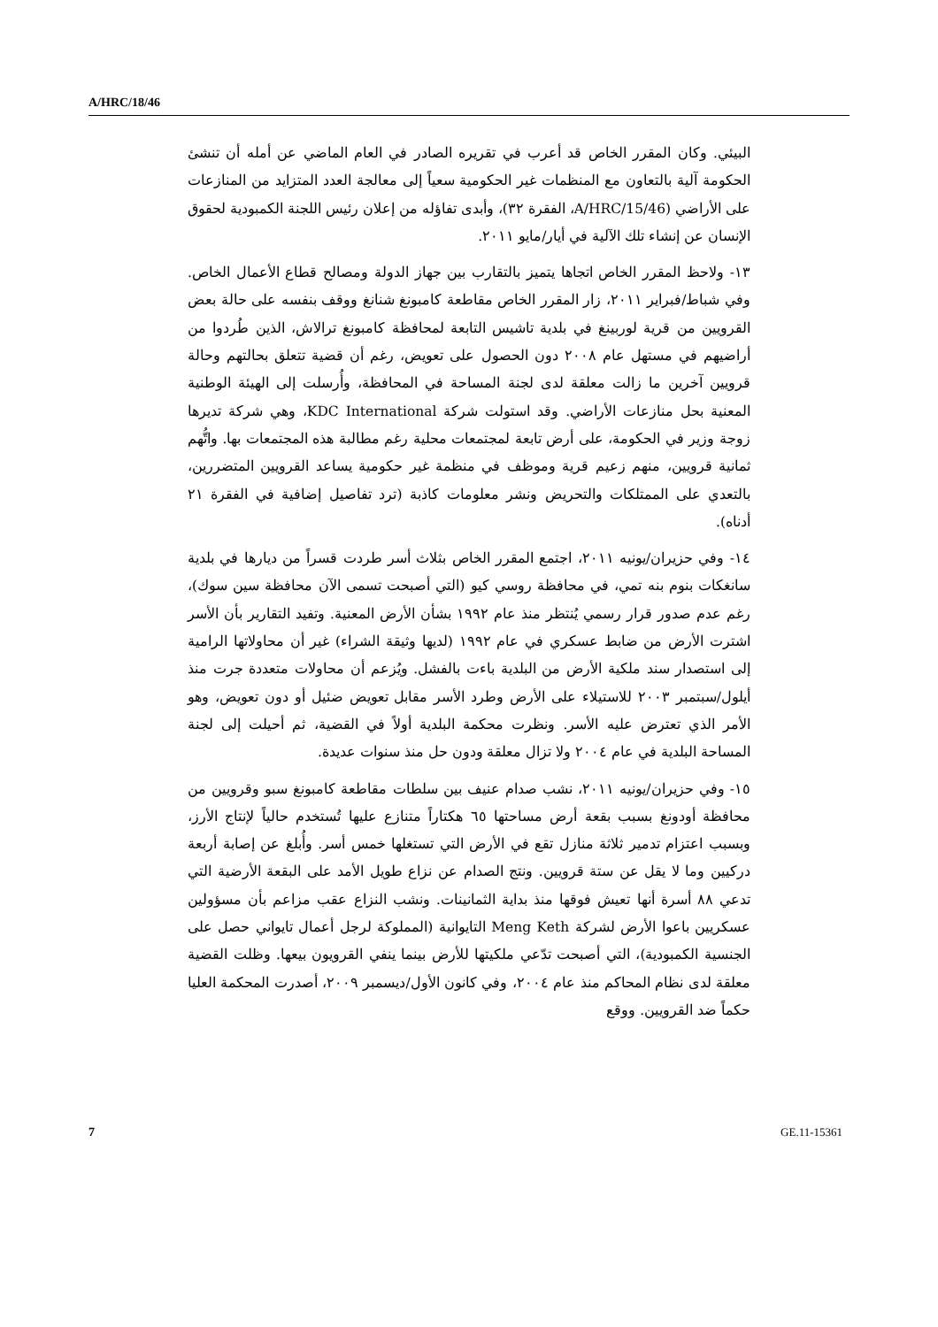A/HRC/18/46
البيئي. وكان المقرر الخاص قد أعرب في تقريره الصادر في العام الماضي عن أمله أن تنشئ الحكومة آلية بالتعاون مع المنظمات غير الحكومية سعياً إلى معالجة العدد المتزايد من المنازعات على الأراضي (A/HRC/15/46، الفقرة ٣٢)، وأبدى تفاؤله من إعلان رئيس اللجنة الكمبودية لحقوق الإنسان عن إنشاء تلك الآلية في أيار/مايو ٢٠١١.
١٣- ولاحظ المقرر الخاص اتجاها يتميز بالتقارب بين جهاز الدولة ومصالح قطاع الأعمال الخاص. وفي شباط/فبراير ٢٠١١، زار المقرر الخاص مقاطعة كامبونغ شنانغ ووقف بنفسه على حالة بعض القرويين من قرية لوربينغ في بلدية تاشيس التابعة لمحافظة كامبونغ ترالاش، الذين طُردوا من أراضيهم في مستهل عام ٢٠٠٨ دون الحصول على تعويض، رغم أن قضية تتعلق بحالتهم وحالة قرويين آخرين ما زالت معلقة لدى لجنة المساحة في المحافظة، وأُرسلت إلى الهيئة الوطنية المعنية بحل منازعات الأراضي. وقد استولت شركة KDC International، وهي شركة تديرها زوجة وزير في الحكومة، على أرض تابعة لمجتمعات محلية رغم مطالبة هذه المجتمعات بها. واتُّهم ثمانية قرويين، منهم زعيم قرية وموظف في منظمة غير حكومية يساعد القرويين المتضررين، بالتعدي على الممتلكات والتحريض ونشر معلومات كاذبة (ترد تفاصيل إضافية في الفقرة ٢١ أدناه).
١٤- وفي حزيران/يونيه ٢٠١١، اجتمع المقرر الخاص بثلاث أسر طردت قسراً من ديارها في بلدية سانغكات بنوم بنه تمي، في محافظة روسي كيو (التي أصبحت تسمى الآن محافظة سين سوك)، رغم عدم صدور قرار رسمي يُنتظر منذ عام ١٩٩٢ بشأن الأرض المعنية. وتفيد التقارير بأن الأسر اشترت الأرض من ضابط عسكري في عام ١٩٩٢ (لديها وثيقة الشراء) غير أن محاولاتها الرامية إلى استصدار سند ملكية الأرض من البلدية باءت بالفشل. ويُزعم أن محاولات متعددة جرت منذ أيلول/سبتمبر ٢٠٠٣ للاستيلاء على الأرض وطرد الأسر مقابل تعويض ضئيل أو دون تعويض، وهو الأمر الذي تعترض عليه الأسر. ونظرت محكمة البلدية أولاً في القضية، ثم أحيلت إلى لجنة المساحة البلدية في عام ٢٠٠٤ ولا تزال معلقة ودون حل منذ سنوات عديدة.
١٥- وفي حزيران/يونيه ٢٠١١، نشب صدام عنيف بين سلطات مقاطعة كامبونغ سبو وقرويين من محافظة أودونغ بسبب بقعة أرض مساحتها ٦٥ هكتاراً متنازع عليها تُستخدم حالياً لإنتاج الأرز، وبسبب اعتزام تدمير ثلاثة منازل تقع في الأرض التي تستغلها خمس أسر. وأُبلغ عن إصابة أربعة دركيين وما لا يقل عن ستة قرويين. ونتج الصدام عن نزاع طويل الأمد على البقعة الأرضية التي تدعي ٨٨ أسرة أنها تعيش فوقها منذ بداية الثمانينات. ونشب النزاع عقب مزاعم بأن مسؤولين عسكريين باعوا الأرض لشركة Meng Keth التايوانية (المملوكة لرجل أعمال تايواني حصل على الجنسية الكمبودية)، التي أصبحت تدّعي ملكيتها للأرض بينما ينفي القرويون بيعها. وظلت القضية معلقة لدى نظام المحاكم منذ عام ٢٠٠٤، وفي كانون الأول/ديسمبر ٢٠٠٩، أصدرت المحكمة العليا حكماً ضد القرويين. ووقع
7 GE.11-15361